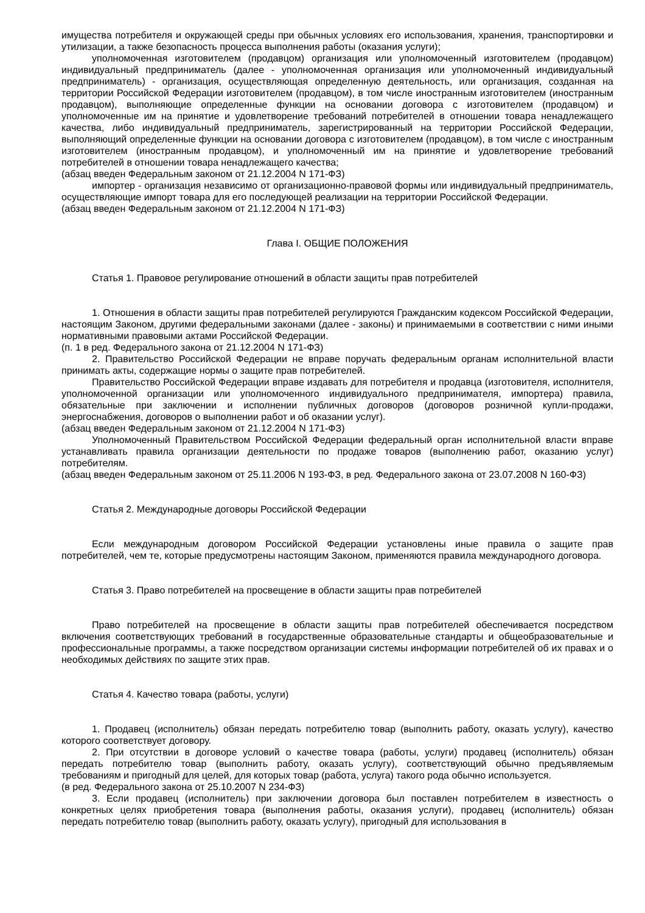имущества потребителя и окружающей среды при обычных условиях его использования, хранения, транспортировки и утилизации, а также безопасность процесса выполнения работы (оказания услуги);
уполномоченная изготовителем (продавцом) организация или уполномоченный изготовителем (продавцом) индивидуальный предприниматель (далее - уполномоченная организация или уполномоченный индивидуальный предприниматель) - организация, осуществляющая определенную деятельность, или организация, созданная на территории Российской Федерации изготовителем (продавцом), в том числе иностранным изготовителем (иностранным продавцом), выполняющие определенные функции на основании договора с изготовителем (продавцом) и уполномоченные им на принятие и удовлетворение требований потребителей в отношении товара ненадлежащего качества, либо индивидуальный предприниматель, зарегистрированный на территории Российской Федерации, выполняющий определенные функции на основании договора с изготовителем (продавцом), в том числе с иностранным изготовителем (иностранным продавцом), и уполномоченный им на принятие и удовлетворение требований потребителей в отношении товара ненадлежащего качества;
(абзац введен Федеральным законом от 21.12.2004 N 171-ФЗ)
импортер - организация независимо от организационно-правовой формы или индивидуальный предприниматель, осуществляющие импорт товара для его последующей реализации на территории Российской Федерации.
(абзац введен Федеральным законом от 21.12.2004 N 171-ФЗ)
Глава I. ОБЩИЕ ПОЛОЖЕНИЯ
Статья 1. Правовое регулирование отношений в области защиты прав потребителей
1. Отношения в области защиты прав потребителей регулируются Гражданским кодексом Российской Федерации, настоящим Законом, другими федеральными законами (далее - законы) и принимаемыми в соответствии с ними иными нормативными правовыми актами Российской Федерации.
(п. 1 в ред. Федерального закона от 21.12.2004 N 171-ФЗ)
2. Правительство Российской Федерации не вправе поручать федеральным органам исполнительной власти принимать акты, содержащие нормы о защите прав потребителей.
Правительство Российской Федерации вправе издавать для потребителя и продавца (изготовителя, исполнителя, уполномоченной организации или уполномоченного индивидуального предпринимателя, импортера) правила, обязательные при заключении и исполнении публичных договоров (договоров розничной купли-продажи, энергоснабжения, договоров о выполнении работ и об оказании услуг).
(абзац введен Федеральным законом от 21.12.2004 N 171-ФЗ)
Уполномоченный Правительством Российской Федерации федеральный орган исполнительной власти вправе устанавливать правила организации деятельности по продаже товаров (выполнению работ, оказанию услуг) потребителям.
(абзац введен Федеральным законом от 25.11.2006 N 193-ФЗ, в ред. Федерального закона от 23.07.2008 N 160-ФЗ)
Статья 2. Международные договоры Российской Федерации
Если международным договором Российской Федерации установлены иные правила о защите прав потребителей, чем те, которые предусмотрены настоящим Законом, применяются правила международного договора.
Статья 3. Право потребителей на просвещение в области защиты прав потребителей
Право потребителей на просвещение в области защиты прав потребителей обеспечивается посредством включения соответствующих требований в государственные образовательные стандарты и общеобразовательные и профессиональные программы, а также посредством организации системы информации потребителей об их правах и о необходимых действиях по защите этих прав.
Статья 4. Качество товара (работы, услуги)
1. Продавец (исполнитель) обязан передать потребителю товар (выполнить работу, оказать услугу), качество которого соответствует договору.
2. При отсутствии в договоре условий о качестве товара (работы, услуги) продавец (исполнитель) обязан передать потребителю товар (выполнить работу, оказать услугу), соответствующий обычно предъявляемым требованиям и пригодный для целей, для которых товар (работа, услуга) такого рода обычно используется.
(в ред. Федерального закона от 25.10.2007 N 234-ФЗ)
3. Если продавец (исполнитель) при заключении договора был поставлен потребителем в известность о конкретных целях приобретения товара (выполнения работы, оказания услуги), продавец (исполнитель) обязан передать потребителю товар (выполнить работу, оказать услугу), пригодный для использования в